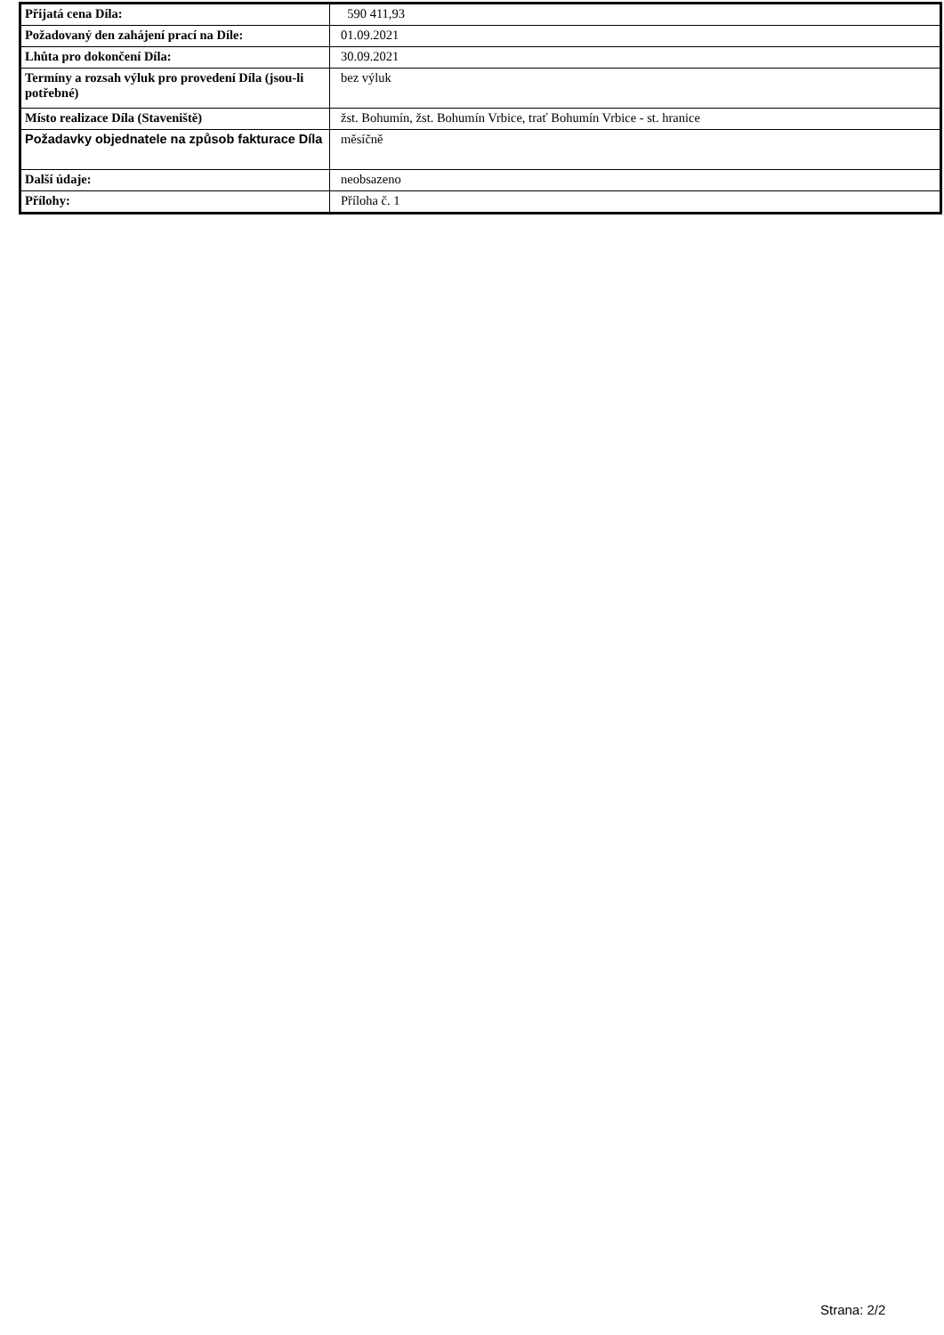| Přijatá cena Díla: | 590 411,93 |
| Požadovaný den zahájení prací na Díle: | 01.09.2021 |
| Lhůta pro dokončení Díla: | 30.09.2021 |
| Termíny a rozsah výluk pro provedení Díla (jsou-li potřebné) | bez výluk |
| Místo realizace Díla (Staveniště) | žst. Bohumín, žst. Bohumín Vrbice, trať Bohumín Vrbice - st. hranice |
| Požadavky objednatele na způsob fakturace Díla | měsíčně |
| Další údaje: | neobsazeno |
| Přílohy: | Příloha č. 1 |
Strana: 2/2